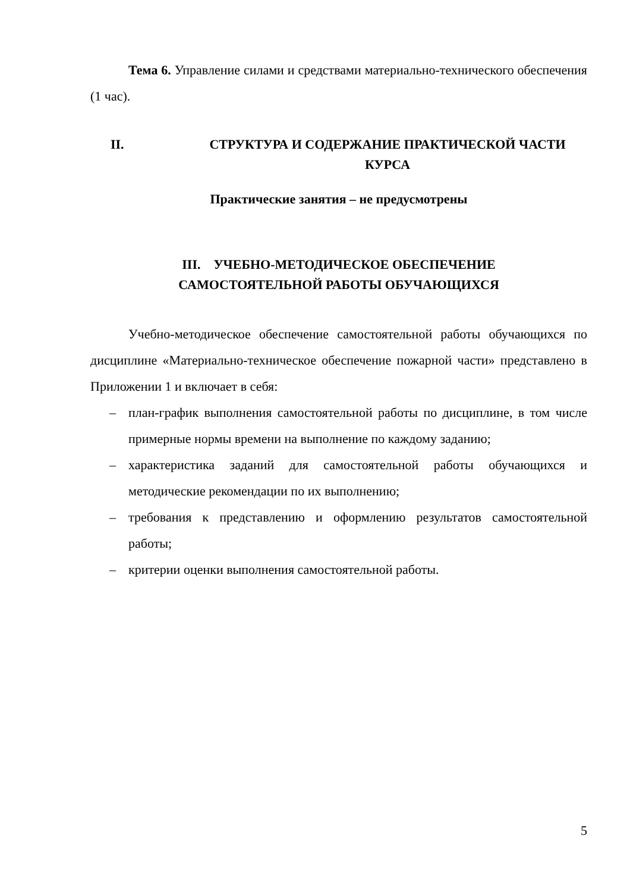Тема 6. Управление силами и средствами материально-технического обеспечения (1 час).
II. СТРУКТУРА И СОДЕРЖАНИЕ ПРАКТИЧЕСКОЙ ЧАСТИ
КУРСА
Практические занятия – не предусмотрены
III. УЧЕБНО-МЕТОДИЧЕСКОЕ ОБЕСПЕЧЕНИЕ
САМОСТОЯТЕЛЬНОЙ РАБОТЫ ОБУЧАЮЩИХСЯ
Учебно-методическое обеспечение самостоятельной работы обучающихся по дисциплине «Материально-техническое обеспечение пожарной части» представлено в Приложении 1 и включает в себя:
– план-график выполнения самостоятельной работы по дисциплине, в том числе примерные нормы времени на выполнение по каждому заданию;
– характеристика заданий для самостоятельной работы обучающихся и методические рекомендации по их выполнению;
– требования к представлению и оформлению результатов самостоятельной работы;
– критерии оценки выполнения самостоятельной работы.
5